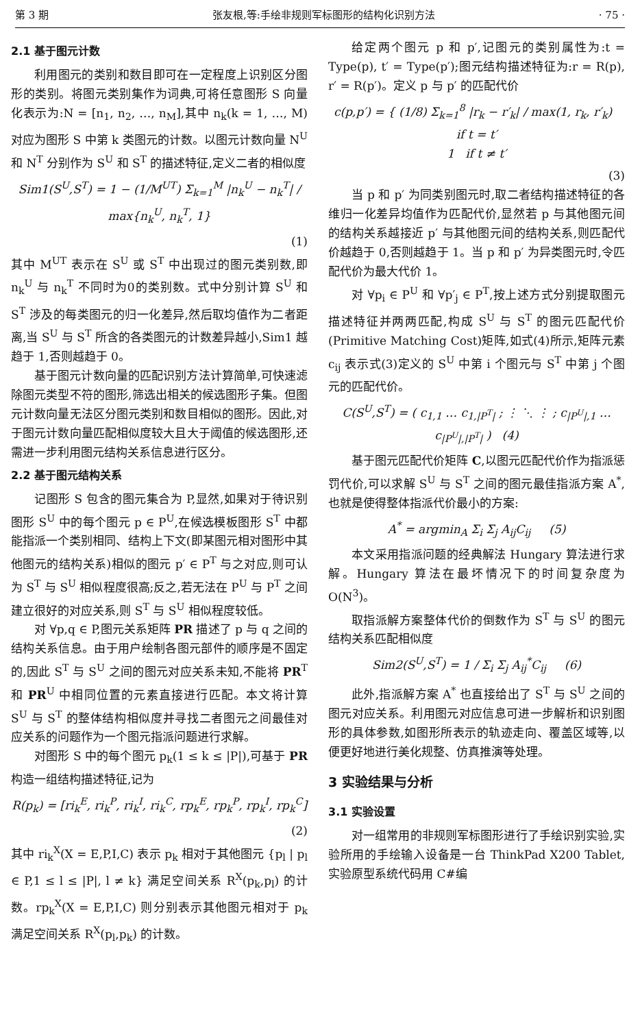第 3 期 张友根,等:手绘非规则军标图形的结构化识别方法 · 75 ·
2.1 基于图元计数
利用图元的类别和数目即可在一定程度上识别区分图形的类别。将图元类别集作为词典,可将任意图形 S 向量化表示为:N = [n<sub>1</sub>, n<sub>2</sub>, …, n<sub>M</sub>],其中 n<sub>k</sub>(k = 1, …, M)对应为图形 S 中第 k 类图元的计数。以图元计数向量 N<sup>U</sup> 和 N<sup>T</sup> 分别作为 S<sup>U</sup> 和 S<sup>T</sup> 的描述特征,定义二者的相似度
Sim1(S<sup>U</sup>,S<sup>T</sup>) = 1 − (1/M<sup>UT</sup>) Σ<sub>k=1</sub><sup>M</sup> |n<sub>k</sub><sup>U</sup> − n<sub>k</sub><sup>T</sup>| / max{n<sub>k</sub><sup>U</sup>, n<sub>k</sub><sup>T</sup>, 1}
(1)
其中 M<sup>UT</sup> 表示在 S<sup>U</sup> 或 S<sup>T</sup> 中出现过的图元类别数,即 n<sub>k</sub><sup>U</sup> 与 n<sub>k</sub><sup>T</sup> 不同时为0的类别数。式中分别计算 S<sup>U</sup> 和 S<sup>T</sup> 涉及的每类图元的归一化差异,然后取均值作为二者距离,当 S<sup>U</sup> 与 S<sup>T</sup> 所含的各类图元的计数差异越小,Sim1 越趋于 1,否则越趋于 0。
基于图元计数向量的匹配识别方法计算简单,可快速滤除图元类型不符的图形,筛选出相关的候选图形子集。但图元计数向量无法区分图元类别和数目相似的图形。因此,对于图元计数向量匹配相似度较大且大于阈值的候选图形,还需进一步利用图元结构关系信息进行区分。
2.2 基于图元结构关系
记图形 S 包含的图元集合为 P,显然,如果对于待识别图形 S<sup>U</sup> 中的每个图元 p ∈ P<sup>U</sup>,在候选模板图形 S<sup>T</sup> 中都能指派一个类别相同、结构上下文(即某图元相对图形中其他图元的结构关系)相似的图元 p′ ∈ P<sup>T</sup> 与之对应,则可认为 S<sup>T</sup> 与 S<sup>U</sup> 相似程度很高;反之,若无法在 P<sup>U</sup> 与 P<sup>T</sup> 之间建立很好的对应关系,则 S<sup>T</sup> 与 S<sup>U</sup> 相似程度较低。
对 ∀p,q ∈ P,图元关系矩阵 PR 描述了 p 与 q 之间的结构关系信息。由于用户绘制各图元部件的顺序是不固定的,因此 S<sup>T</sup> 与 S<sup>U</sup> 之间的图元对应关系未知,不能将 PR<sup>T</sup> 和 PR<sup>U</sup> 中相同位置的元素直接进行匹配。本文将计算 S<sup>U</sup> 与 S<sup>T</sup> 的整体结构相似度并寻找二者图元之间最佳对应关系的问题作为一个图元指派问题进行求解。
对图形 S 中的每个图元 p<sub>k</sub>(1 ≤ k ≤ |P|),可基于 PR 构造一组结构描述特征,记为
R(p<sub>k</sub>) = [ri<sub>k</sub><sup>E</sup>, ri<sub>k</sub><sup>P</sup>, ri<sub>k</sub><sup>I</sup>, ri<sub>k</sub><sup>C</sup>, rp<sub>k</sub><sup>E</sup>, rp<sub>k</sub><sup>P</sup>, rp<sub>k</sub><sup>I</sup>, rp<sub>k</sub><sup>C</sup>]
(2)
其中 ri<sub>k</sub><sup>X</sup>(X = E,P,I,C) 表示 p<sub>k</sub> 相对于其他图元 {p<sub>l</sub> | p<sub>l</sub> ∈ P,1 ≤ l ≤ |P|, l ≠ k} 满足空间关系 R<sup>X</sup>(p<sub>k</sub>,p<sub>l</sub>) 的计数。rp<sub>k</sub><sup>X</sup>(X = E,P,I,C) 则分别表示其他图元相对于 p<sub>k</sub> 满足空间关系 R<sup>X</sup>(p<sub>l</sub>,p<sub>k</sub>) 的计数。
给定两个图元 p 和 p′,记图元的类别属性为:t = Type(p), t′ = Type(p′);图元结构描述特征为:r = R(p), r′ = R(p′)。定义 p 与 p′ 的匹配代价
c(p,p′) = { (1/8) Σ<sub>k=1</sub><sup>8</sup> |r<sub>k</sub> − r′<sub>k</sub>| / max(1, r<sub>k</sub>, r′<sub>k</sub>) if t = t′
1 if t ≠ t′
(3)
当 p 和 p′ 为同类别图元时,取二者结构描述特征的各维归一化差异均值作为匹配代价,显然若 p 与其他图元间的结构关系越接近 p′ 与其他图元间的结构关系,则匹配代价越趋于 0,否则越趋于 1。当 p 和 p′ 为异类图元时,令匹配代价为最大代价 1。
对 ∀p<sub>i</sub> ∈ P<sup>U</sup> 和 ∀p′<sub>j</sub> ∈ P<sup>T</sup>,按上述方式分别提取图元描述特征并两两匹配,构成 S<sup>U</sup> 与 S<sup>T</sup> 的图元匹配代价(Primitive Matching Cost)矩阵,如式(4)所示,矩阵元素 c<sub>ij</sub> 表示式(3)定义的 S<sup>U</sup> 中第 i 个图元与 S<sup>T</sup> 中第 j 个图元的匹配代价。
C(S<sup>U</sup>,S<sup>T</sup>) = ( c<sub>1,1</sub> … c<sub>1,|P<sup>T</sup>|</sub> ; ⋮ ⋱ ⋮ ; c<sub>|P<sup>U</sup>|,1</sub> … c<sub>|P<sup>U</sup>|,|P<sup>T</sup>|</sub> ) (4)
基于图元匹配代价矩阵 C,以图元匹配代价作为指派惩罚代价,可以求解 S<sup>U</sup> 与 S<sup>T</sup> 之间的图元最佳指派方案 A<sup>*</sup>,也就是使得整体指派代价最小的方案:
A<sup>*</sup> = argmin<sub>A</sub> Σ<sub>i</sub> Σ<sub>j</sub> A<sub>ij</sub>C<sub>ij</sub> (5)
本文采用指派问题的经典解法 Hungary 算法进行求解。Hungary 算法在最坏情况下的时间复杂度为 O(N<sup>3</sup>)。
取指派解方案整体代价的倒数作为 S<sup>T</sup> 与 S<sup>U</sup> 的图元结构关系匹配相似度
Sim2(S<sup>U</sup>,S<sup>T</sup>) = 1 / Σ<sub>i</sub> Σ<sub>j</sub> A<sub>ij</sub><sup>*</sup>C<sub>ij</sub> (6)
此外,指派解方案 A<sup>*</sup> 也直接给出了 S<sup>T</sup> 与 S<sup>U</sup> 之间的图元对应关系。利用图元对应信息可进一步解析和识别图形的具体参数,如图形所表示的轨迹走向、覆盖区域等,以便更好地进行美化规整、仿真推演等处理。
3 实验结果与分析
3.1 实验设置
对一组常用的非规则军标图形进行了手绘识别实验,实验所用的手绘输入设备是一台 ThinkPad X200 Tablet,实验原型系统代码用 C#编